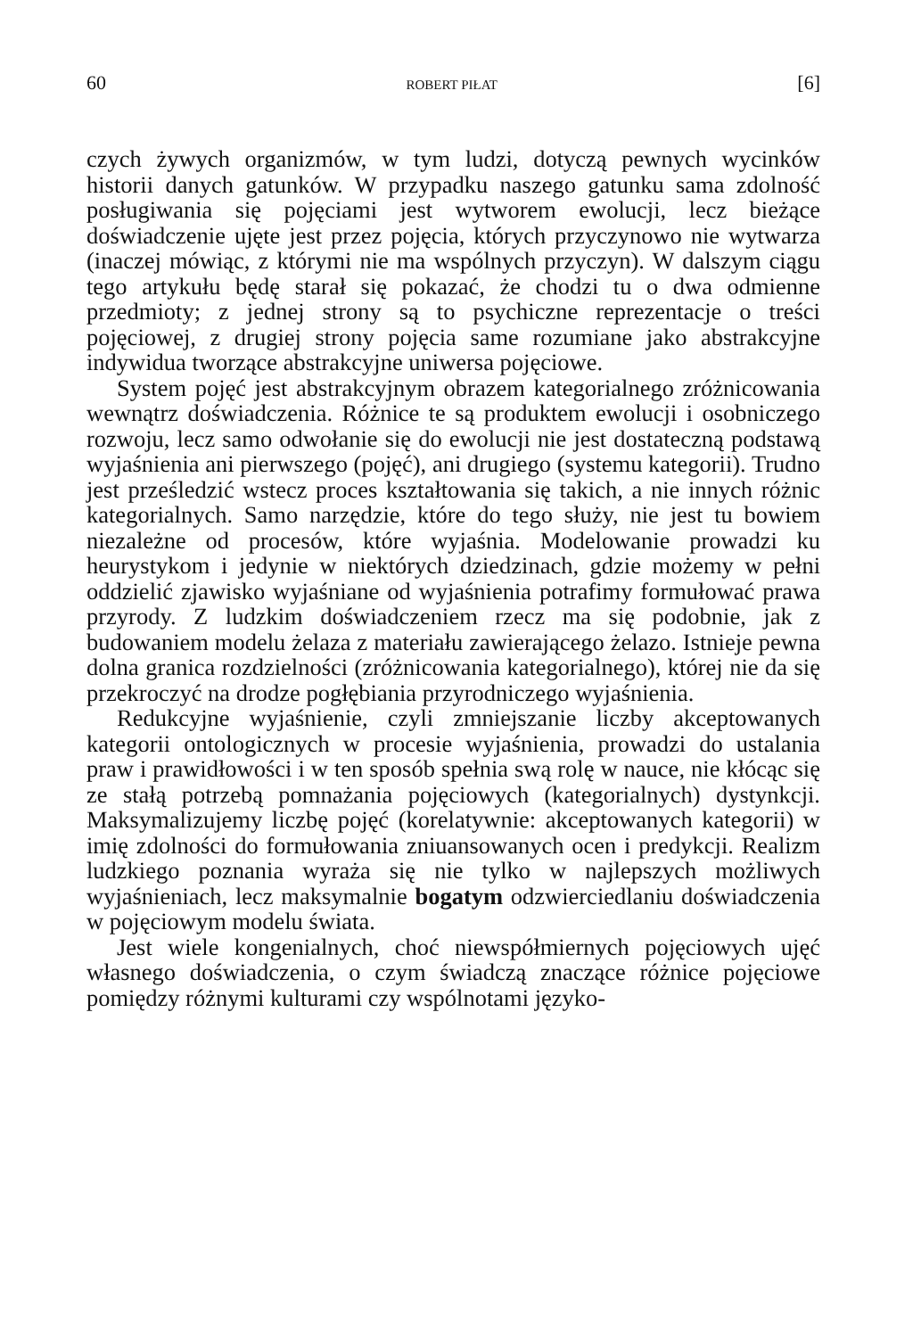60 ROBERT PIŁAT [6]
czych żywych organizmów, w tym ludzi, dotyczą pewnych wycinków historii danych gatunków. W przypadku naszego gatunku sama zdolność posługiwania się pojęciami jest wytworem ewolucji, lecz bieżące doświadczenie ujęte jest przez pojęcia, których przyczynowo nie wytwarza (inaczej mówiąc, z którymi nie ma wspólnych przyczyn). W dalszym ciągu tego artykułu będę starał się pokazać, że chodzi tu o dwa odmienne przedmioty; z jednej strony są to psychiczne reprezentacje o treści pojęciowej, z drugiej strony pojęcia same rozumiane jako abstrakcyjne indywidua tworzące abstrakcyjne uniwersa pojęciowe.
System pojęć jest abstrakcyjnym obrazem kategorialnego zróżnicowania wewnątrz doświadczenia. Różnice te są produktem ewolucji i osobniczego rozwoju, lecz samo odwołanie się do ewolucji nie jest dostateczną podstawą wyjaśnienia ani pierwszego (pojęć), ani drugiego (systemu kategorii). Trudno jest prześledzić wstecz proces kształtowania się takich, a nie innych różnic kategorialnych. Samo narzędzie, które do tego służy, nie jest tu bowiem niezależne od procesów, które wyjaśnia. Modelowanie prowadzi ku heurystykom i jedynie w niektórych dziedzinach, gdzie możemy w pełni oddzielić zjawisko wyjaśniane od wyjaśnienia potrafimy formułować prawa przyrody. Z ludzkim doświadczeniem rzecz ma się podobnie, jak z budowaniem modelu żelaza z materiału zawierającego żelazo. Istnieje pewna dolna granica rozdzielności (zróżnicowania kategorialnego), której nie da się przekroczyć na drodze pogłębiania przyrodniczego wyjaśnienia.
Redukcyjne wyjaśnienie, czyli zmniejszanie liczby akceptowanych kategorii ontologicznych w procesie wyjaśnienia, prowadzi do ustalania praw i prawidłowości i w ten sposób spełnia swą rolę w nauce, nie kłócąc się ze stałą potrzebą pomnażania pojęciowych (kategorialnych) dystynkcji. Maksymalizujemy liczbę pojęć (korelatywnie: akceptowanych kategorii) w imię zdolności do formułowania zniuansowanych ocen i predykcji. Realizm ludzkiego poznania wyraża się nie tylko w najlepszych możliwych wyjaśnieniach, lecz maksymalnie bogatym odzwierciedlaniu doświadczenia w pojęciowym modelu świata.
Jest wiele kongenialnych, choć niewspółmiernych pojęciowych ujęć własnego doświadczenia, o czym świadczą znaczące różnice pojęciowe pomiędzy różnymi kulturami czy wspólnotami języko-